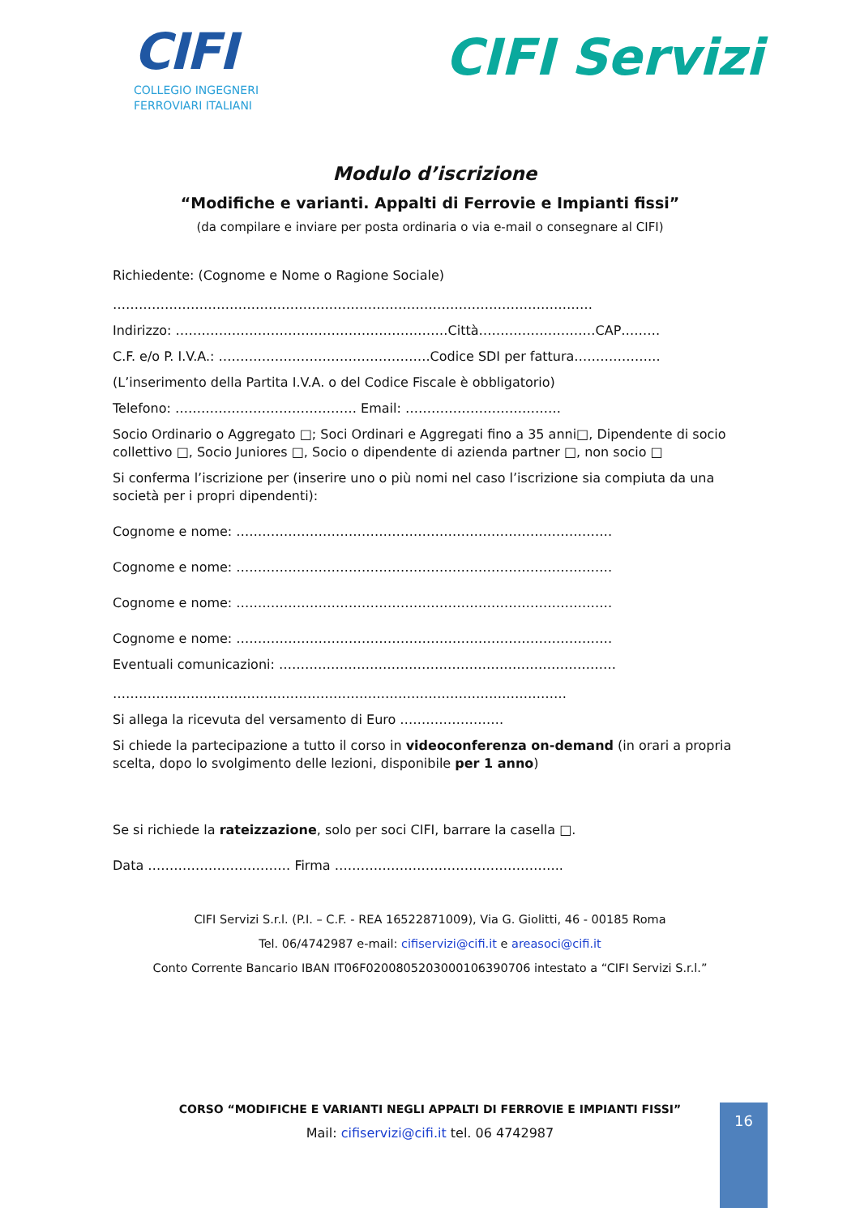CIFI
COLLEGIO INGEGNERI
FERROVIARI ITALIANI
CIFI Servizi
Modulo d’iscrizione
“Modifiche e varianti. Appalti di Ferrovie e Impianti fissi”
(da compilare e inviare per posta ordinaria o via e-mail o consegnare al CIFI)
Richiedente: (Cognome e Nome o Ragione Sociale)
…………………………………………………………………………………………………
Indirizzo: ………………………………………………………Città………………………CAP………
C.F. e/o P. I.V.A.: ………………………………………….Codice SDI per fattura………………..
(L’inserimento della Partita I.V.A. o del Codice Fiscale è obbligatorio)
Telefono: …………………………………… Email: ………………………………
Socio Ordinario o Aggregato □; Soci Ordinari e Aggregati fino a 35 anni□, Dipendente di socio collettivo □, Socio Juniores □, Socio o dipendente di azienda partner □, non socio □
Si conferma l’iscrizione per (inserire uno o più nomi nel caso l’iscrizione sia compiuta da una società per i propri dipendenti):
Cognome e nome: ……………………………………………………………………………
Cognome e nome: ……………………………………………………………………………
Cognome e nome: ……………………………………………………………………………
Cognome e nome: ……………………………………………………………………………
Eventuali comunicazioni: ……………………………………………………………………
……………………………………………………………………………………………
Si allega la ricevuta del versamento di Euro ……………………
Si chiede la partecipazione a tutto il corso in videoconferenza on-demand (in orari a propria scelta, dopo lo svolgimento delle lezioni, disponibile per 1 anno)
Se si richiede la rateizzazione, solo per soci CIFI, barrare la casella □.
Data …………………………… Firma ……………………………………………..
CIFI Servizi S.r.l. (P.I. – C.F. - REA 16522871009), Via G. Giolitti, 46 - 00185 Roma
Tel. 06/4742987 e-mail: cifiservizi@cifi.it e areasoci@cifi.it
Conto Corrente Bancario IBAN IT06F0200805203000106390706 intestato a “CIFI Servizi S.r.l.”
CORSO “MODIFICHE E VARIANTI NEGLI APPALTI DI FERROVIE E IMPIANTI FISSI”
Mail: cifiservizi@cifi.it tel. 06 4742987
16